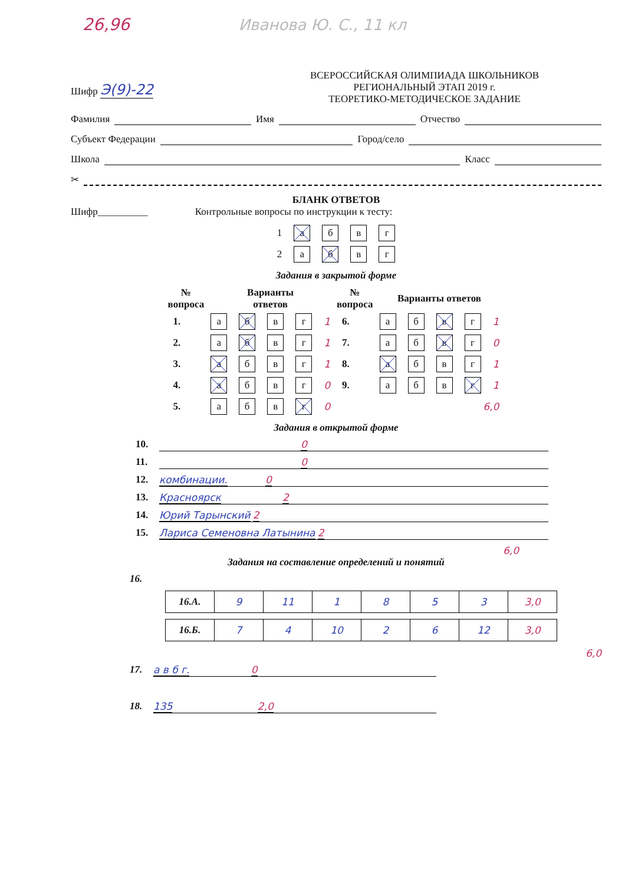26,96 Иванова Ю. С., 11 кл
Шифр Э(9)-22
ВСЕРОССИЙСКАЯ ОЛИМПИАДА ШКОЛЬНИКОВ
РЕГИОНАЛЬНЫЙ ЭТАП 2019 г.
ТЕОРЕТИКО-МЕТОДИЧЕСКОЕ ЗАДАНИЕ
Фамилия Имя Отчество
Субъект Федерации Город/село
Школа Класс
✂
БЛАНК ОТВЕТОВ
Шифр__________ Контрольные вопросы по инструкции к тесту:
| 1 | а | б | в | г |
| 2 | а | б | в | г |
Задания в закрытой форме
| № вопроса | Варианты ответов | | | | | № вопроса | Варианты ответов | | | | |
| --- | --- | --- | --- | --- | --- | --- | --- | --- | --- | --- | --- |
| 1. | а | б | в | г | 1 | 6. | а | б | в | г | 1 |
| 2. | а | б | в | г | 1 | 7. | а | б | в | г | 0 |
| 3. | а | б | в | г | 1 | 8. | а | б | в | г | 1 |
| 4. | а | б | в | г | 0 | 9. | а | б | в | г | 1 |
| 5. | а | б | в | г | 0 | 6,0 | | | | | |
Задания в открытой форме
10. 0
11. 0
12. комбинации. 0
13. Красноярск 2
14. Юрий Тарынский 2
15. Лариса Семеновна Латынина 2
6,0
Задания на составление определений и понятий
16.
| 16.А. | 9 | 11 | 1 | 8 | 5 | 3 | 3,0 |
| 16.Б. | 7 | 4 | 10 | 2 | 6 | 12 | 3,0 |
6,0
17. а в б г. 0
18. 135 2,0